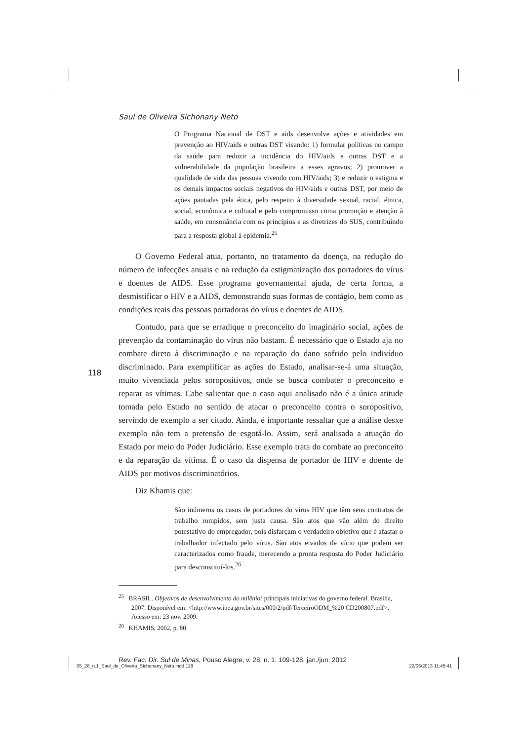Saul de Oliveira Sichonany Neto
O Programa Nacional de DST e aids desenvolve ações e atividades em prevenção ao HIV/aids e outras DST visando: 1) formular políticas no campo da saúde para reduzir a incidência do HIV/aids e outras DST e a vulnerabilidade da população brasileira a esses agravos; 2) promover a qualidade de vida das pessoas vivendo com HIV/aids; 3) e reduzir o estigma e os demais impactos sociais negativos do HIV/aids e outras DST, por meio de ações pautadas pela ética, pelo respeito à diversidade sexual, racial, étnica, social, econômica e cultural e pelo compromisso coma promoção e atenção à saúde, em consonância com os princípios e as diretrizes do SUS, contribuindo para a resposta global à epidemia.<sup>25</sup>
O Governo Federal atua, portanto, no tratamento da doença, na redução do número de infecções anuais e na redução da estigmatização dos portadores do vírus e doentes de AIDS. Esse programa governamental ajuda, de certa forma, a desmistificar o HIV e a AIDS, demonstrando suas formas de contágio, bem como as condições reais das pessoas portadoras do vírus e doentes de AIDS.
Contudo, para que se erradique o preconceito do imaginário social, ações de prevenção da contaminação do vírus não bastam. É necessário que o Estado aja no combate direto à discriminação e na reparação do dano sofrido pelo indivíduo discriminado. Para exemplificar as ações do Estado, analisar-se-á uma situação, muito vivenciada pelos soropositivos, onde se busca combater o preconceito e reparar as vítimas. Cabe salientar que o caso aqui analisado não é a única atitude tomada pelo Estado no sentido de atacar o preconceito contra o soropositivo, servindo de exemplo a ser citado. Ainda, é importante ressaltar que a análise desxe exemplo não tem a pretensão de esgotá-lo. Assim, será analisada a atuação do Estado por meio do Poder Judiciário. Esse exemplo trata do combate ao preconceito e da reparação da vítima. É o caso da dispensa de portador de HIV e doente de AIDS por motivos discriminatórios.
Diz Khamis que:
São inúmeros os casos de portadores do vírus HIV que têm seus contratos de trabalho rompidos, sem justa causa. São atos que vão além do direito potestativo do empregador, pois disfarçam o verdadeiro objetivo que é afastar o trabalhador infectado pelo vírus. São atos eivados de vício que podem ser caracterizados como fraude, merecendo a pronta resposta do Poder Judiciário para desconstituí-los.<sup>26</sup>
<sup>25</sup> BRASIL. Objetivos de desenvolvimento do milênio: principais iniciativas do governo federal. Brasília, 2007. Disponível em: <http://www.ipea.gov.br/sites/000/2/pdf/TerceiroODM_%20 CD200807.pdf>. Acesso em: 23 nov. 2009.
<sup>26</sup> KHAMIS, 2002, p. 80.
Rev. Fac. Dir. Sul de Minas, Pouso Alegre, v. 28, n. 1: 109-128, jan./jun. 2012
118
05_28_n.1_Saul_de_Oliveira_Sichonany_Neto.indd 118 22/05/2013 11:45:41